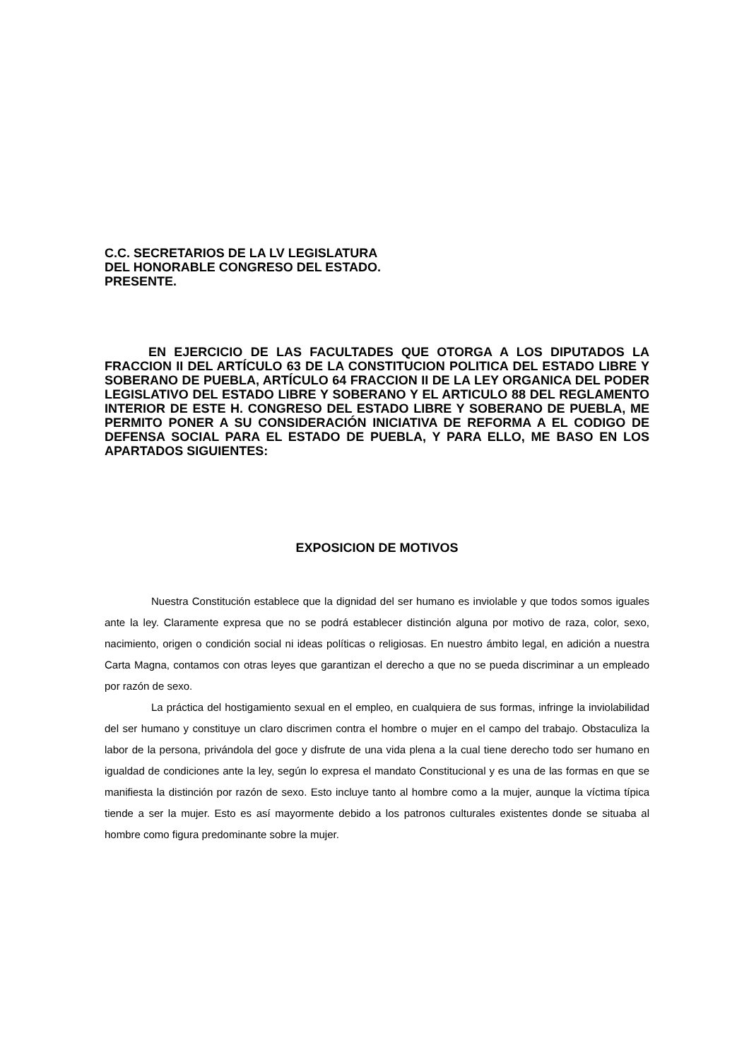C.C. SECRETARIOS DE LA LV LEGISLATURA
DEL HONORABLE CONGRESO DEL ESTADO.
PRESENTE.
EN EJERCICIO DE LAS FACULTADES QUE OTORGA A LOS DIPUTADOS LA FRACCION II DEL ARTÍCULO 63 DE LA CONSTITUCION POLITICA DEL ESTADO LIBRE Y SOBERANO DE PUEBLA, ARTÍCULO 64 FRACCION II DE LA LEY ORGANICA DEL PODER LEGISLATIVO DEL ESTADO LIBRE Y SOBERANO Y EL ARTICULO 88 DEL REGLAMENTO INTERIOR DE ESTE H. CONGRESO DEL ESTADO LIBRE Y SOBERANO DE PUEBLA, ME PERMITO PONER A SU CONSIDERACIÓN INICIATIVA DE REFORMA A EL CODIGO DE DEFENSA SOCIAL PARA EL ESTADO DE PUEBLA, Y PARA ELLO, ME BASO EN LOS APARTADOS SIGUIENTES:
EXPOSICION DE MOTIVOS
Nuestra Constitución establece que la dignidad del ser humano es inviolable y que todos somos iguales ante la ley. Claramente expresa que no se podrá establecer distinción alguna por motivo de raza, color, sexo, nacimiento, origen o condición social ni ideas políticas o religiosas. En nuestro ámbito legal, en adición a nuestra Carta Magna, contamos con otras leyes que garantizan el derecho a que no se pueda discriminar a un empleado por razón de sexo.
La práctica del hostigamiento sexual en el empleo, en cualquiera de sus formas, infringe la inviolabilidad del ser humano y constituye un claro discrimen contra el hombre o mujer en el campo del trabajo. Obstaculiza la labor de la persona, privándola del goce y disfrute de una vida plena a la cual tiene derecho todo ser humano en igualdad de condiciones ante la ley, según lo expresa el mandato Constitucional y es una de las formas en que se manifiesta la distinción por razón de sexo. Esto incluye tanto al hombre como a la mujer, aunque la víctima típica tiende a ser la mujer. Esto es así mayormente debido a los patronos culturales existentes donde se situaba al hombre como figura predominante sobre la mujer.